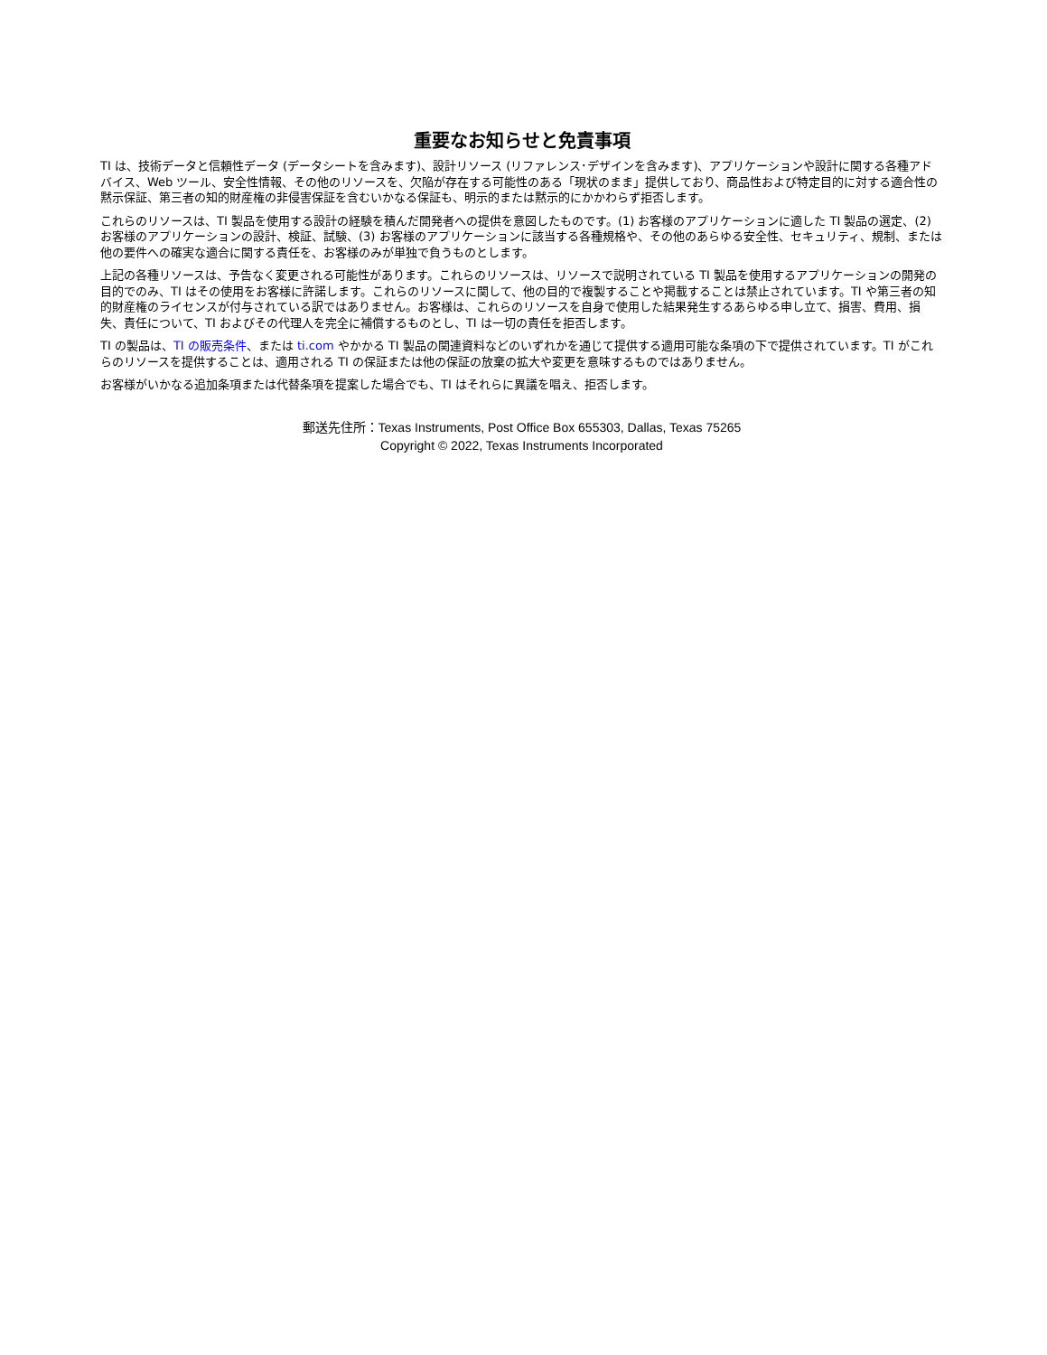重要なお知らせと免責事項
TI は、技術データと信頼性データ (データシートを含みます)、設計リソース (リファレンス･デザインを含みます)、アプリケーションや設計に関する各種アドバイス、Web ツール、安全性情報、その他のリソースを、欠陥が存在する可能性のある「現状のまま」提供しており、商品性および特定目的に対する適合性の黙示保証、第三者の知的財産権の非侵害保証を含むいかなる保証も、明示的または黙示的にかかわらず拒否します。
これらのリソースは、TI 製品を使用する設計の経験を積んだ開発者への提供を意図したものです。(1) お客様のアプリケーションに適した TI 製品の選定、(2) お客様のアプリケーションの設計、検証、試験、(3) お客様のアプリケーションに該当する各種規格や、その他のあらゆる安全性、セキュリティ、規制、または他の要件への確実な適合に関する責任を、お客様のみが単独で負うものとします。
上記の各種リソースは、予告なく変更される可能性があります。これらのリソースは、リソースで説明されている TI 製品を使用するアプリケーションの開発の目的でのみ、TI はその使用をお客様に許諾します。これらのリソースに関して、他の目的で複製することや掲載することは禁止されています。TI や第三者の知的財産権のライセンスが付与されている訳ではありません。お客様は、これらのリソースを自身で使用した結果発生するあらゆる申し立て、損害、費用、損失、責任について、TI およびその代理人を完全に補償するものとし、TI は一切の責任を拒否します。
TI の製品は、TI の販売条件、または ti.com やかかる TI 製品の関連資料などのいずれかを通じて提供する適用可能な条項の下で提供されています。TI がこれらのリソースを提供することは、適用される TI の保証または他の保証の放棄の拡大や変更を意味するものではありません。
お客様がいかなる追加条項または代替条項を提案した場合でも、TI はそれらに異議を唱え、拒否します。
郵送先住所：Texas Instruments, Post Office Box 655303, Dallas, Texas 75265
Copyright © 2022, Texas Instruments Incorporated